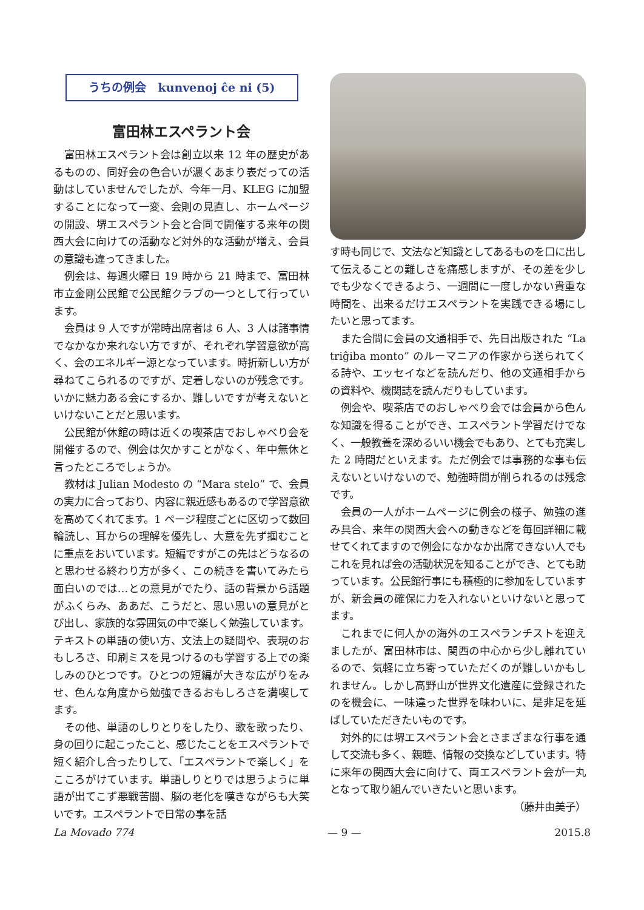うちの例会　kunvenoj ĉe ni (5)
富田林エスペラント会
富田林エスペラント会は創立以来 12 年の歴史があるものの、同好会の色合いが濃くあまり表だっての活動はしていませんでしたが、今年一月、KLEG に加盟することになって一変、会則の見直し、ホームページの開設、堺エスペラント会と合同で開催する来年の関西大会に向けての活動など対外的な活動が増え、会員の意識も違ってきました。
例会は、毎週火曜日 19 時から 21 時まで、富田林市立金剛公民館で公民館クラブの一つとして行っています。
会員は 9 人ですが常時出席者は 6 人、3 人は諸事情でなかなか来れない方ですが、それぞれ学習意欲が高く、会のエネルギー源となっています。時折新しい方が尋ねてこられるのですが、定着しないのが残念です。いかに魅力ある会にするか、難しいですが考えないといけないことだと思います。
公民館が休館の時は近くの喫茶店でおしゃべり会を開催するので、例会は欠かすことがなく、年中無休と言ったところでしょうか。
教材は Julian Modesto の “Mara stelo” で、会員の実力に合っており、内容に親近感もあるので学習意欲を高めてくれてます。1 ページ程度ごとに区切って数回輪読し、耳からの理解を優先し、大意を先ず掴むことに重点をおいています。短編ですがこの先はどうなるのと思わせる終わり方が多く、この続きを書いてみたら面白いのでは…との意見がでたり、話の背景から話題がふくらみ、ああだ、こうだと、思い思いの意見がとび出し、家族的な雰囲気の中で楽しく勉強しています。テキストの単語の使い方、文法上の疑問や、表現のおもしろさ、印刷ミスを見つけるのも学習する上での楽しみのひとつです。ひとつの短編が大きな広がりをみせ、色んな角度から勉強できるおもしろさを満喫してます。
その他、単語のしりとりをしたり、歌を歌ったり、身の回りに起こったこと、感じたことをエスペラントで短く紹介し合ったりして、「エスペラントで楽しく」をこころがけています。単語しりとりでは思うように単語が出てこず悪戦苦闘、脳の老化を嘆きながらも大笑いです。エスペラントで日常の事を話
す時も同じで、文法など知識としてあるものを口に出して伝えることの難しさを痛感しますが、その差を少しでも少なくできるよう、一週間に一度しかない貴重な時間を、出来るだけエスペラントを実践できる場にしたいと思ってます。
また合間に会員の文通相手で、先日出版された “La triĝiba monto” のルーマニアの作家から送られてくる詩や、エッセイなどを読んだり、他の文通相手からの資料や、機関誌を読んだりもしています。
例会や、喫茶店でのおしゃべり会では会員から色んな知識を得ることができ、エスペラント学習だけでなく、一般教養を深めるいい機会でもあり、とても充実した 2 時間だといえます。ただ例会では事務的な事も伝えないといけないので、勉強時間が削られるのは残念です。
会員の一人がホームページに例会の様子、勉強の進み具合、来年の関西大会への動きなどを毎回詳細に載せてくれてますので例会になかなか出席できない人でもこれを見れば会の活動状況を知ることができ、とても助っています。公民館行事にも積極的に参加をしていますが、新会員の確保に力を入れないといけないと思ってます。
これまでに何人かの海外のエスペランチストを迎えましたが、富田林市は、関西の中心から少し離れているので、気軽に立ち寄っていただくのが難しいかもしれません。しかし高野山が世界文化遺産に登録されたのを機会に、一味違った世界を味わいに、是非足を延ばしていただきたいものです。
対外的には堺エスペラント会とさまざまな行事を通して交流も多く、親睦、情報の交換などしています。特に来年の関西大会に向けて、両エスペラント会が一丸となって取り組んでいきたいと思います。
（藤井由美子）
La Movado 774 — 9 — 2015.8